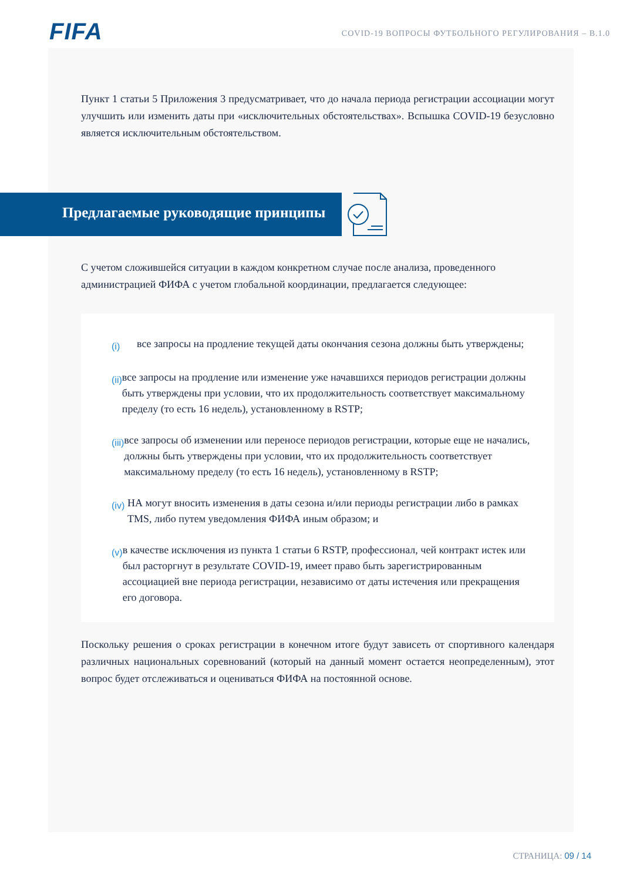FIFA
COVID-19 ВОПРОСЫ ФУТБОЛЬНОГО РЕГУЛИРОВАНИЯ – B.1.0
Пункт 1 статьи 5 Приложения 3 предусматривает, что до начала периода регистрации ассоциации могут улучшить или изменить даты при «исключительных обстоятельствах». Вспышка COVID-19 безусловно является исключительным обстоятельством.
Предлагаемые руководящие принципы
С учетом сложившейся ситуации в каждом конкретном случае после анализа, проведенного администрацией ФИФА с учетом глобальной координации, предлагается следующее:
(i) все запросы на продление текущей даты окончания сезона должны быть утверждены;
(ii) все запросы на продление или изменение уже начавшихся периодов регистрации должны быть утверждены при условии, что их продолжительность соответствует максимальному пределу (то есть 16 недель), установленному в RSTP;
(iii) все запросы об изменении или переносе периодов регистрации, которые еще не начались, должны быть утверждены при условии, что их продолжительность соответствует максимальному пределу (то есть 16 недель), установленному в RSTP;
(iv) НА могут вносить изменения в даты сезона и/или периоды регистрации либо в рамках TMS, либо путем уведомления ФИФА иным образом; и
(v) в качестве исключения из пункта 1 статьи 6 RSTP, профессионал, чей контракт истек или был расторгнут в результате COVID-19, имеет право быть зарегистрированным ассоциацией вне периода регистрации, независимо от даты истечения или прекращения его договора.
Поскольку решения о сроках регистрации в конечном итоге будут зависеть от спортивного календаря различных национальных соревнований (который на данный момент остается неопределенным), этот вопрос будет отслеживаться и оцениваться ФИФА на постоянной основе.
СТРАНИЦА: 09 / 14